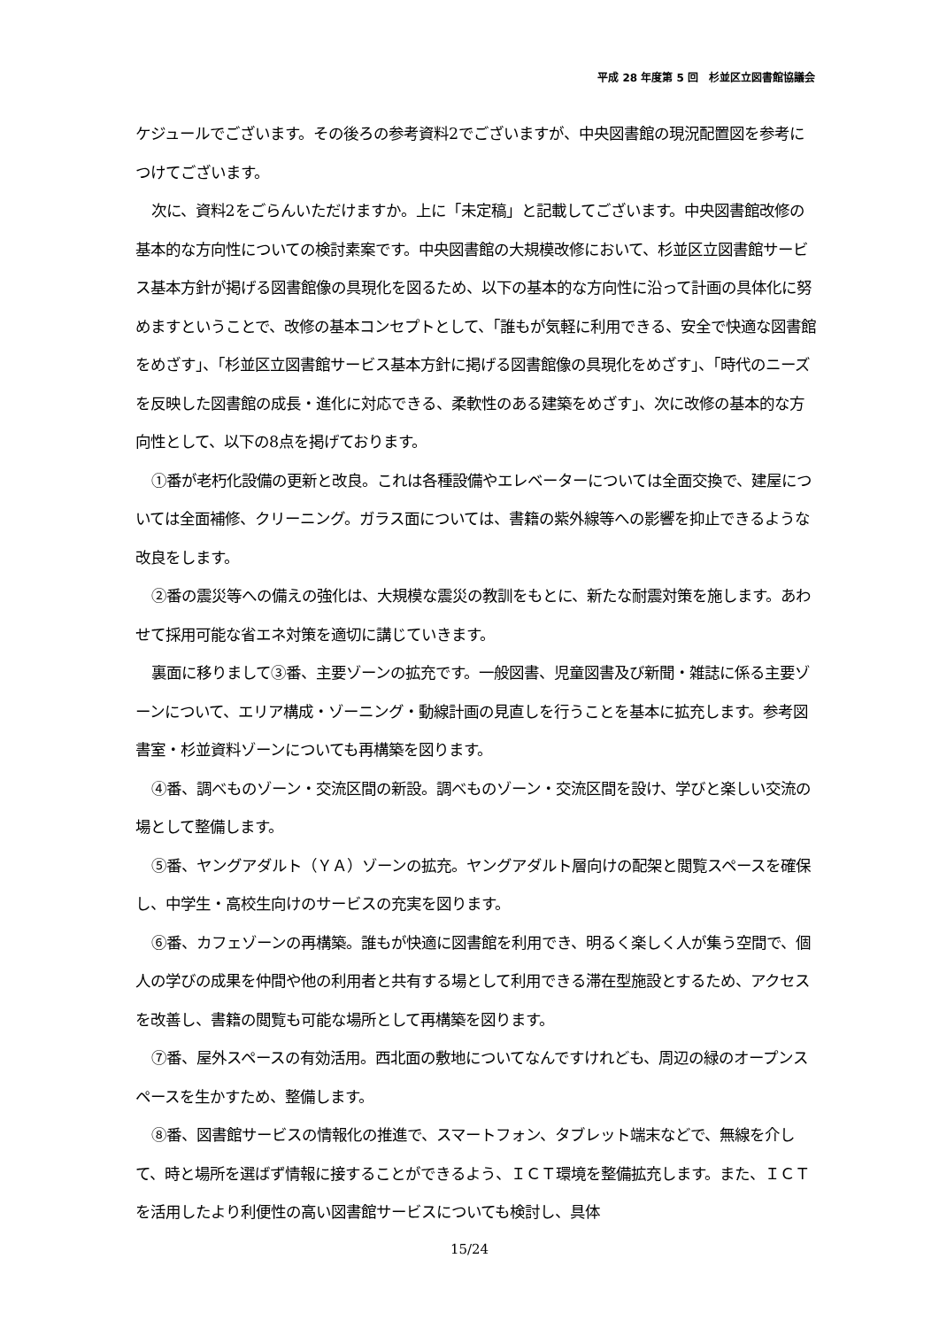平成 28 年度第 5 回　杉並区立図書館協議会
ケジュールでございます。その後ろの参考資料2でございますが、中央図書館の現況配置図を参考につけてございます。
次に、資料2をごらんいただけますか。上に「未定稿」と記載してございます。中央図書館改修の基本的な方向性についての検討素案です。中央図書館の大規模改修において、杉並区立図書館サービス基本方針が掲げる図書館像の具現化を図るため、以下の基本的な方向性に沿って計画の具体化に努めますということで、改修の基本コンセプトとして、「誰もが気軽に利用できる、安全で快適な図書館をめざす」、「杉並区立図書館サービス基本方針に掲げる図書館像の具現化をめざす」、「時代のニーズを反映した図書館の成長・進化に対応できる、柔軟性のある建築をめざす」、次に改修の基本的な方向性として、以下の8点を掲げております。
①番が老朽化設備の更新と改良。これは各種設備やエレベーターについては全面交換で、建屋については全面補修、クリーニング。ガラス面については、書籍の紫外線等への影響を抑止できるような改良をします。
②番の震災等への備えの強化は、大規模な震災の教訓をもとに、新たな耐震対策を施します。あわせて採用可能な省エネ対策を適切に講じていきます。
裏面に移りまして③番、主要ゾーンの拡充です。一般図書、児童図書及び新聞・雑誌に係る主要ゾーンについて、エリア構成・ゾーニング・動線計画の見直しを行うことを基本に拡充します。参考図書室・杉並資料ゾーンについても再構築を図ります。
④番、調べものゾーン・交流区間の新設。調べものゾーン・交流区間を設け、学びと楽しい交流の場として整備します。
⑤番、ヤングアダルト（ＹＡ）ゾーンの拡充。ヤングアダルト層向けの配架と閲覧スペースを確保し、中学生・高校生向けのサービスの充実を図ります。
⑥番、カフェゾーンの再構築。誰もが快適に図書館を利用でき、明るく楽しく人が集う空間で、個人の学びの成果を仲間や他の利用者と共有する場として利用できる滞在型施設とするため、アクセスを改善し、書籍の閲覧も可能な場所として再構築を図ります。
⑦番、屋外スペースの有効活用。西北面の敷地についてなんですけれども、周辺の緑のオープンスペースを生かすため、整備します。
⑧番、図書館サービスの情報化の推進で、スマートフォン、タブレット端末などで、無線を介して、時と場所を選ばず情報に接することができるよう、ＩＣＴ環境を整備拡充します。また、ＩＣＴを活用したより利便性の高い図書館サービスについても検討し、具体
15/24